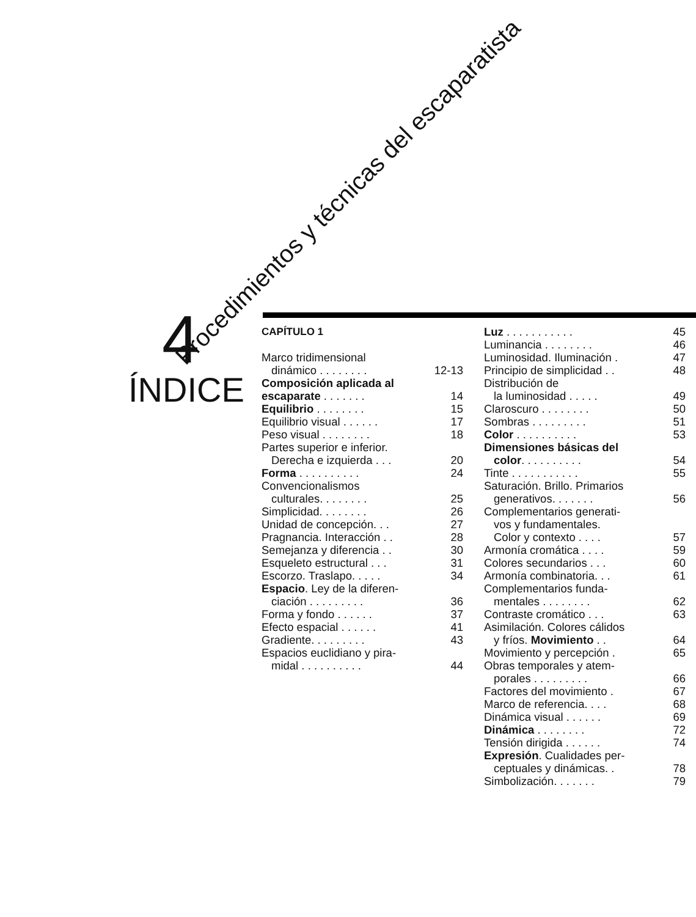Procedimientos y técnicas del escaparatista
4
ÍNDICE
CAPÍTULO 1
Marco tridimensional
dinámico . . . . . . . . 12-13
Composición aplicada al
escaparate . . . . . . . 14
Equilibrio . . . . . . . . 15
Equilibrio visual . . . . . . 17
Peso visual . . . . . . . . 18
Partes superior e inferior.
Derecha e izquierda . . . 20
Forma . . . . . . . . . . 24
Convencionalismos
culturales. . . . . . . . 25
Simplicidad. . . . . . . . 26
Unidad de concepción. . . 27
Pragnancia. Interacción . . 28
Semejanza y diferencia . . 30
Esqueleto estructural . . . 31
Escorzo. Traslapo. . . . . 34
Espacio. Ley de la diferen-
ciación . . . . . . . . . 36
Forma y fondo . . . . . . 37
Efecto espacial . . . . . . 41
Gradiente. . . . . . . . . 43
Espacios euclidiano y pira-
midal . . . . . . . . . . 44
Luz . . . . . . . . . . . 45
Luminancia . . . . . . . . 46
Luminosidad. Iluminación . 47
Principio de simplicidad . . 48
Distribución de
la luminosidad . . . . . 49
Claroscuro . . . . . . . . 50
Sombras . . . . . . . . . 51
Color . . . . . . . . . . 53
Dimensiones básicas del
color. . . . . . . . . . 54
Tinte . . . . . . . . . . . 55
Saturación. Brillo. Primarios
generativos. . . . . . . 56
Complementarios generati-
vos y fundamentales.
Color y contexto . . . . 57
Armonía cromática . . . . 59
Colores secundarios . . . 60
Armonía combinatoria. . . 61
Complementarios funda-
mentales . . . . . . . . 62
Contraste cromático . . . 63
Asimilación. Colores cálidos
y fríos. Movimiento . . 64
Movimiento y percepción . 65
Obras temporales y atem-
porales . . . . . . . . . 66
Factores del movimiento . 67
Marco de referencia. . . . 68
Dinámica visual . . . . . . 69
Dinámica . . . . . . . . 72
Tensión dirigida . . . . . . 74
Expresión. Cualidades per-
ceptuales y dinámicas. . 78
Simbolización. . . . . . . 79